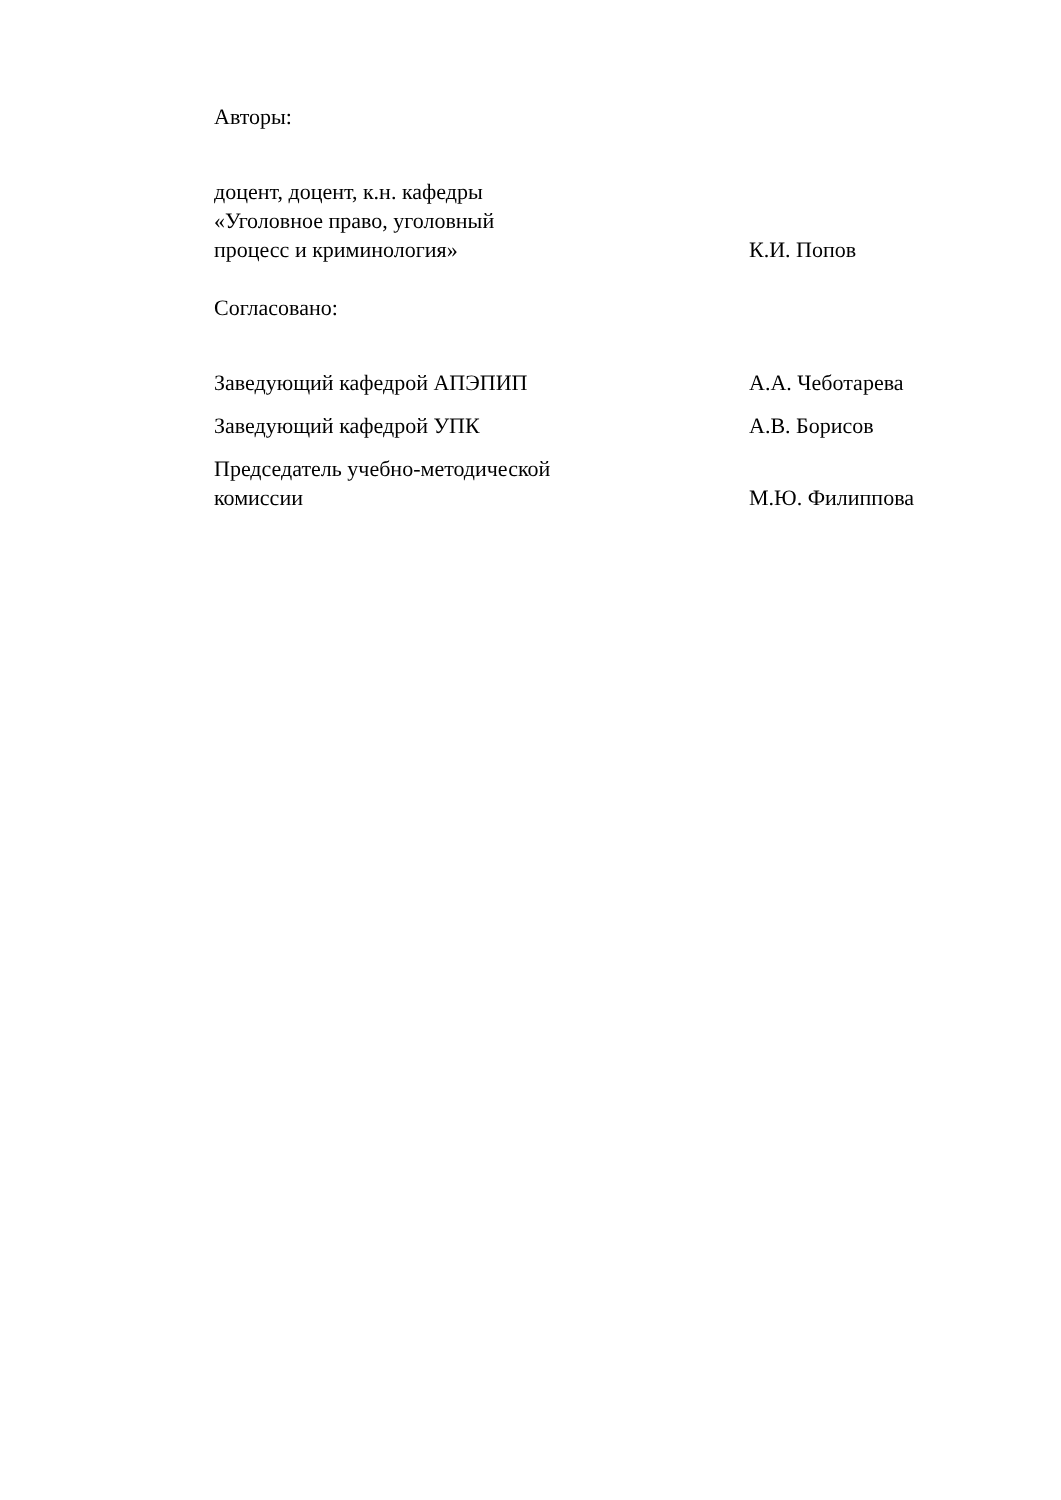Авторы:
доцент, доцент, к.н. кафедры
«Уголовное право, уголовный
процесс и криминология»
К.И. Попов
Согласовано:
Заведующий кафедрой АПЭПИП А.А. Чеботарева
Заведующий кафедрой УПК А.В. Борисов
Председатель учебно-методической
комиссии
М.Ю. Филиппова